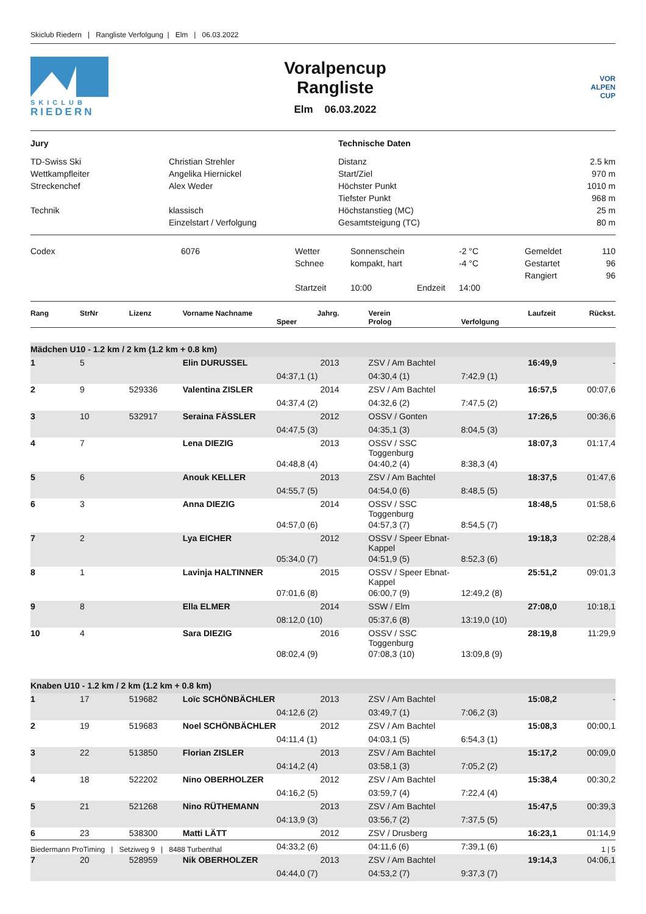Skiclub Riedern | Rangliste Verfolgung | Elm | 06.03.2022
SKICLUB
RIEDERN
Voralpencup
Rangliste
Elm 06.03.2022
VOR
ALPEN
CUP
| Jury | | Technische Daten | |
| TD-Swiss Ski | Christian Strehler | Distanz | 2.5 km |
| Wettkampfleiter | Angelika Hiernickel | Start/Ziel | 970 m |
| Streckenchef | Alex Weder | Höchster Punkt | 1010 m |
| | | Tiefster Punkt | 968 m |
| Technik | klassisch | Höchstanstieg (MC) | 25 m |
| | Einzelstart / Verfolgung | Gesamtsteigung (TC) | 80 m |
| Codex | 6076 | Wetter | Sonnenschein | -2 °C | Gemeldet | 110 |
| | | Schnee | kompakt, hart | -4 °C | Gestartet | 96 |
| | | | | | Rangiert | 96 |
| | | Startzeit | 10:00 Endzeit | 14:00 | | |
| Rang | StrNr | Lizenz | Vorname Nachname | Jahrg. Speer | Verein Prolog | Verfolgung | Laufzeit | Rückst. |
| --- | --- | --- | --- | --- | --- | --- | --- | --- |
| Mädchen U10 - 1.2 km / 2 km (1.2 km + 0.8 km) | | | | | | | | |
| 1 | 5 | | Elin DURUSSEL | 2013 | ZSV / Am Bachtel | | 16:49,9 | - |
| | | | | 04:37,1 (1) | 04:30,4 (1) | 7:42,9 (1) | | |
| 2 | 9 | 529336 | Valentina ZISLER | 2014 | ZSV / Am Bachtel | | 16:57,5 | 00:07,6 |
| | | | | 04:37,4 (2) | 04:32,6 (2) | 7:47,5 (2) | | |
| 3 | 10 | 532917 | Seraina FÄSSLER | 2012 | OSSV / Gonten | | 17:26,5 | 00:36,6 |
| | | | | 04:47,5 (3) | 04:35,1 (3) | 8:04,5 (3) | | |
| 4 | 7 | | Lena DIEZIG | 2013 | OSSV / SSC Toggenburg | | 18:07,3 | 01:17,4 |
| | | | | 04:48,8 (4) | 04:40,2 (4) | 8:38,3 (4) | | |
| 5 | 6 | | Anouk KELLER | 2013 | ZSV / Am Bachtel | | 18:37,5 | 01:47,6 |
| | | | | 04:55,7 (5) | 04:54,0 (6) | 8:48,5 (5) | | |
| 6 | 3 | | Anna DIEZIG | 2014 | OSSV / SSC Toggenburg | | 18:48,5 | 01:58,6 |
| | | | | 04:57,0 (6) | 04:57,3 (7) | 8:54,5 (7) | | |
| 7 | 2 | | Lya EICHER | 2012 | OSSV / Speer Ebnat-Kappel | | 19:18,3 | 02:28,4 |
| | | | | 05:34,0 (7) | 04:51,9 (5) | 8:52,3 (6) | | |
| 8 | 1 | | Lavinja HALTINNER | 2015 | OSSV / Speer Ebnat-Kappel | | 25:51,2 | 09:01,3 |
| | | | | 07:01,6 (8) | 06:00,7 (9) | 12:49,2 (8) | | |
| 9 | 8 | | Ella ELMER | 2014 | SSW / Elm | | 27:08,0 | 10:18,1 |
| | | | | 08:12,0 (10) | 05:37,6 (8) | 13:19,0 (10) | | |
| 10 | 4 | | Sara DIEZIG | 2016 | OSSV / SSC Toggenburg | | 28:19,8 | 11:29,9 |
| | | | | 08:02,4 (9) | 07:08,3 (10) | 13:09,8 (9) | | |
| Knaben U10 - 1.2 km / 2 km (1.2 km + 0.8 km) | | | | | | | | |
| 1 | 17 | 519682 | Loïc SCHÖNBÄCHLER | 2013 | ZSV / Am Bachtel | | 15:08,2 | - |
| | | | | 04:12,6 (2) | 03:49,7 (1) | 7:06,2 (3) | | |
| 2 | 19 | 519683 | Noel SCHÖNBÄCHLER | 2012 | ZSV / Am Bachtel | | 15:08,3 | 00:00,1 |
| | | | | 04:11,4 (1) | 04:03,1 (5) | 6:54,3 (1) | | |
| 3 | 22 | 513850 | Florian ZISLER | 2013 | ZSV / Am Bachtel | | 15:17,2 | 00:09,0 |
| | | | | 04:14,2 (4) | 03:58,1 (3) | 7:05,2 (2) | | |
| 4 | 18 | 522202 | Nino OBERHOLZER | 2012 | ZSV / Am Bachtel | | 15:38,4 | 00:30,2 |
| | | | | 04:16,2 (5) | 03:59,7 (4) | 7:22,4 (4) | | |
| 5 | 21 | 521268 | Nino RÜTHEMANN | 2013 | ZSV / Am Bachtel | | 15:47,5 | 00:39,3 |
| | | | | 04:13,9 (3) | 03:56,7 (2) | 7:37,5 (5) | | |
| 6 | 23 | 538300 | Matti LÄTT | 2012 | ZSV / Drusberg | | 16:23,1 | 01:14,9 |
| | | | | 04:33,2 (6) | 04:11,6 (6) | 7:39,1 (6) | | |
| 7 | 20 | 528959 | Nik OBERHOLZER | 2013 | ZSV / Am Bachtel | | 19:14,3 | 04:06,1 |
| | | | | 04:44,0 (7) | 04:53,2 (7) | 9:37,3 (7) | | |
Biedermann ProTiming | Setziweg 9 | 8488 Turbenthal 1 | 5